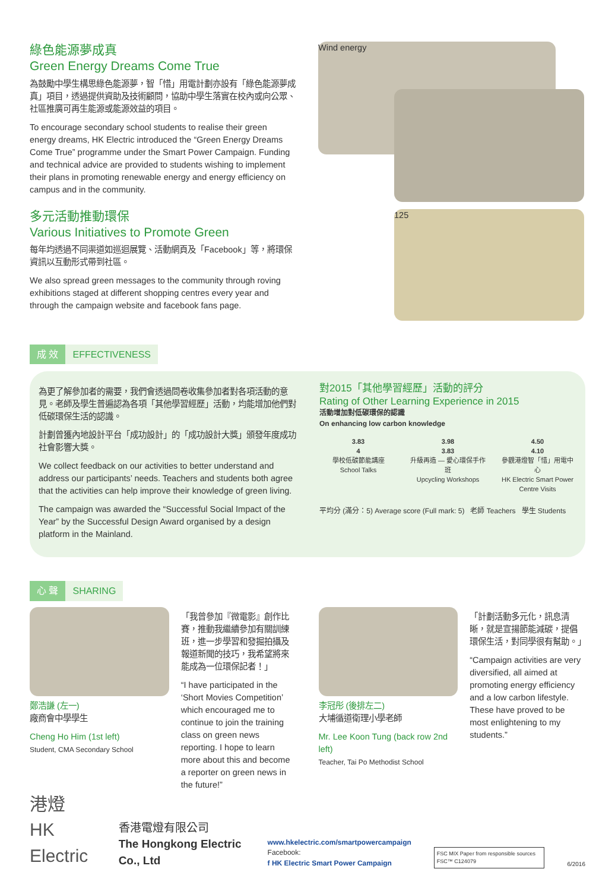綠色能源夢成真
Green Energy Dreams Come True
為鼓勵中學生構思綠色能源夢，智「惜」用電計劃亦設有「綠色能源夢成真」項目，透過提供資助及技術顧問，協助中學生落實在校內或向公眾、社區推廣可再生能源或能源效益的項目。
To encourage secondary school students to realise their green energy dreams, HK Electric introduced the “Green Energy Dreams Come True” programme under the Smart Power Campaign. Funding and technical advice are provided to students wishing to implement their plans in promoting renewable energy and energy efficiency on campus and in the community.
多元活動推動環保
Various Initiatives to Promote Green
每年均透過不同渠道如巡迴展覽、活動網頁及「Facebook」等，將環保資訊以互動形式帶到社區。
We also spread green messages to the community through roving exhibitions staged at different shopping centres every year and through the campaign website and facebook fans page.
Wind energy
125
成 效 EFFECTIVENESS
為更了解參加者的需要，我們會透過問卷收集參加者對各項活動的意見。老師及學生普遍認為各項「其他學習經歷」活動，均能增加他們對低碳環保生活的認識。
計劃曾獲內地設計平台「成功設計」的「成功設計大獎」頒發年度成功社會影響大獎。
We collect feedback on our activities to better understand and address our participants’ needs. Teachers and students both agree that the activities can help improve their knowledge of green living.
The campaign was awarded the “Successful Social Impact of the Year” by the Successful Design Award organised by a design platform in the Mainland.
對2015「其他學習經歷」活動的評分
Rating of Other Learning Experience in 2015
活動增加對低碳環保的認識
On enhancing low carbon knowledge
3.83
4
學校低碳節能講座
School Talks
3.98
3.83
升級再造 — 愛心環保手作班
Upcycling Workshops
4.50
4.10
參觀港燈智「惜」用電中心
HK Electric Smart Power Centre Visits
平均分 (滿分：5) Average score (Full mark: 5) 老師 Teachers 學生 Students
心 聲 SHARING
鄭浩謙 (左一)
廠商會中學學生
Cheng Ho Him (1st left)
Student, CMA Secondary School
「我曾參加『微電影』創作比賽，推動我繼續參加有關訓練班，進一步學習和發掘拍攝及報道新聞的技巧，我希望將來能成為一位環保記者！」
“I have participated in the ‘Short Movies Competition’ which encouraged me to continue to join the training class on green news reporting. I hope to learn more about this and become a reporter on green news in the future!”
李冠彤 (後排左二)
大埔循道衛理小學老師
Mr. Lee Koon Tung (back row 2nd left)
Teacher, Tai Po Methodist School
「計劃活動多元化，訊息清晰，就是宣揚節能減碳，提倡環保生活，對同學很有幫助。」
“Campaign activities are very diversified, all aimed at promoting energy efficiency and a low carbon lifestyle. These have proved to be most enlightening to my students.”
港燈
HK Electric
香港電燈有限公司
The Hongkong Electric Co., Ltd
www.hkelectric.com/smartpowercampaign
Facebook:
f HK Electric Smart Power Campaign
FSC MIX Paper from responsible sources FSC™ C124079
6/2016